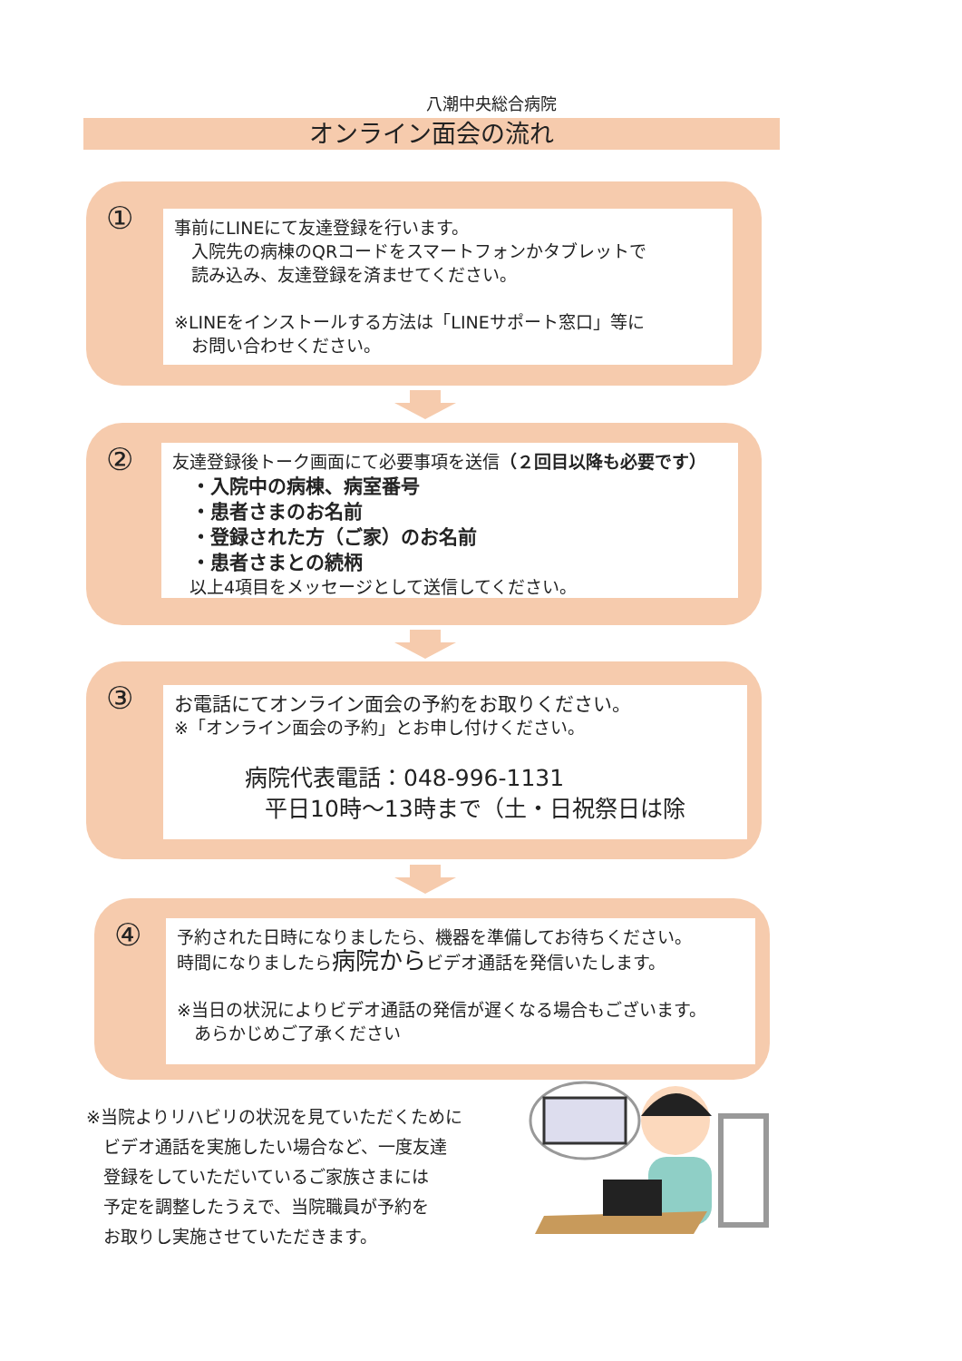八潮中央総合病院
オンライン面会の流れ
①
事前にLINEにて友達登録を行います。
　入院先の病棟のQRコードをスマートフォンかタブレットで
　読み込み、友達登録を済ませてください。
※LINEをインストールする方法は「LINEサポート窓口」等に
　お問い合わせください。
②
友達登録後トーク画面にて必要事項を送信（２回目以降も必要です）
　・入院中の病棟、病室番号
　・患者さまのお名前
　・登録された方（ご家）のお名前
　・患者さまとの続柄
　以上4項目をメッセージとして送信してください。
③
お電話にてオンライン面会の予約をお取りください。
※「オンライン面会の予約」とお申し付けください。
病院代表電話：048-996-1131
平日10時～13時まで（土・日祝祭日は除
④
予約された日時になりましたら、機器を準備してお待ちください。
時間になりましたら病院からビデオ通話を発信いたします。
※当日の状況によりビデオ通話の発信が遅くなる場合もございます。
　あらかじめご了承ください
※当院よりリハビリの状況を見ていただくために
　ビデオ通話を実施したい場合など、一度友達
　登録をしていただいているご家族さまには
　予定を調整したうえで、当院職員が予約を
　お取りし実施させていただきます。